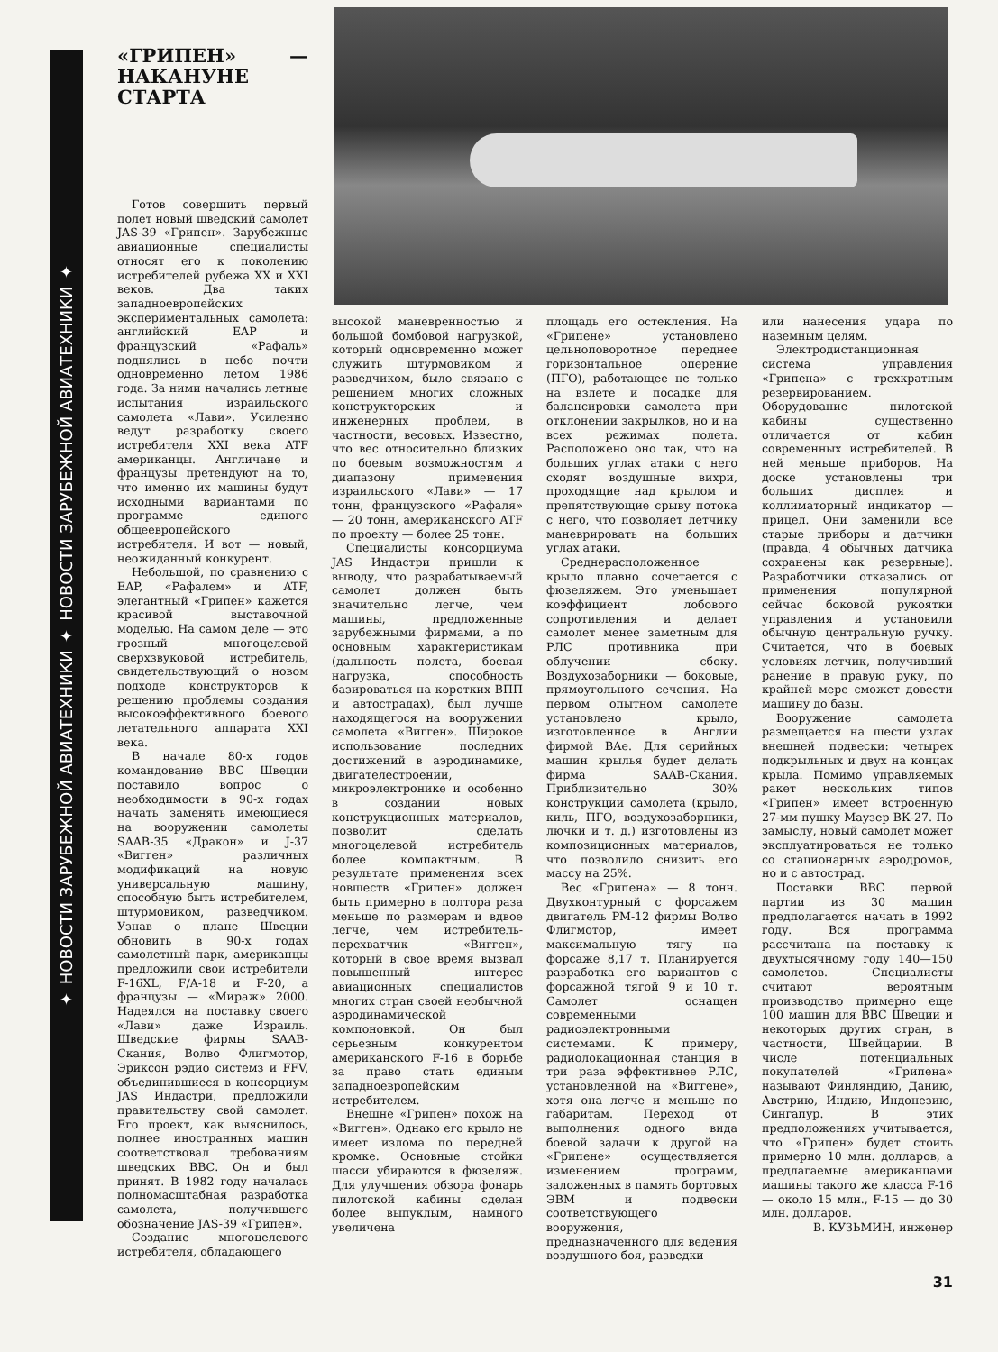✦ НОВОСТИ ЗАРУБЕЖНОЙ АВИАТЕХНИКИ ✦ НОВОСТИ ЗАРУБЕЖНОЙ АВИАТЕХНИКИ ✦
«ГРИПЕН» — НАКАНУНЕ СТАРТА
Готов совершить первый полет новый шведский самолет JAS-39 «Грипен». Зарубежные авиационные специалисты относят его к поколению истребителей рубежа XX и XXI веков. Два таких западноевропейских экспериментальных самолета: английский EAP и французский «Рафаль» поднялись в небо почти одновременно летом 1986 года. За ними начались летные испытания израильского самолета «Лави». Усиленно ведут разработку своего истребителя XXI века ATF американцы. Англичане и французы претендуют на то, что именно их машины будут исходными вариантами по программе единого общеевропейского истребителя. И вот — новый, неожиданный конкурент.
Небольшой, по сравнению с EAP, «Рафалем» и ATF, элегантный «Грипен» кажется красивой выставочной моделью. На самом деле — это грозный многоцелевой сверхзвуковой истребитель, свидетельствующий о новом подходе конструкторов к решению проблемы создания высокоэффективного боевого летательного аппарата XXI века.
В начале 80-х годов командование ВВС Швеции поставило вопрос о необходимости в 90-х годах начать заменять имеющиеся на вооружении самолеты SAAB-35 «Дракон» и J-37 «Вигген» различных модификаций на новую универсальную машину, способную быть истребителем, штурмовиком, разведчиком. Узнав о плане Швеции обновить в 90-х годах самолетный парк, американцы предложили свои истребители F-16XL, F/A-18 и F-20, а французы — «Мираж» 2000. Надеялся на поставку своего «Лави» даже Израиль. Шведские фирмы SAAB-Скания, Волво Флигмотор, Эриксон рэдио системз и FFV, объединившиеся в консорциум JAS Индастри, предложили правительству свой самолет. Его проект, как выяснилось, полнее иностранных машин соответствовал требованиям шведских ВВС. Он и был принят. В 1982 году началась полномасштабная разработка самолета, получившего обозначение JAS-39 «Грипен».
Создание многоцелевого истребителя, обладающего
высокой маневренностью и большой бомбовой нагрузкой, который одновременно может служить штурмовиком и разведчиком, было связано с решением многих сложных конструкторских и инженерных проблем, в частности, весовых. Известно, что вес относительно близких по боевым возможностям и диапазону применения израильского «Лави» — 17 тонн, французского «Рафаля» — 20 тонн, американского ATF по проекту — более 25 тонн.
Специалисты консорциума JAS Индастри пришли к выводу, что разрабатываемый самолет должен быть значительно легче, чем машины, предложенные зарубежными фирмами, а по основным характеристикам (дальность полета, боевая нагрузка, способность базироваться на коротких ВПП и автострадах), был лучше находящегося на вооружении самолета «Вигген». Широкое использование последних достижений в аэродинамике, двигателестроении, микроэлектронике и особенно в создании новых конструкционных материалов, позволит сделать многоцелевой истребитель более компактным. В результате применения всех новшеств «Грипен» должен быть примерно в полтора раза меньше по размерам и вдвое легче, чем истребитель-перехватчик «Вигген», который в свое время вызвал повышенный интерес авиационных специалистов многих стран своей необычной аэродинамической компоновкой. Он был серьезным конкурентом американского F-16 в борьбе за право стать единым западноевропейским истребителем.
Внешне «Грипен» похож на «Вигген». Однако его крыло не имеет излома по передней кромке. Основные стойки шасси убираются в фюзеляж. Для улучшения обзора фонарь пилотской кабины сделан более выпуклым, намного увеличена
площадь его остекления. На «Грипене» установлено цельноповоротное переднее горизонтальное оперение (ПГО), работающее не только на взлете и посадке для балансировки самолета при отклонении закрылков, но и на всех режимах полета. Расположено оно так, что на больших углах атаки с него сходят воздушные вихри, проходящие над крылом и препятствующие срыву потока с него, что позволяет летчику маневрировать на больших углах атаки.
Среднерасположенное крыло плавно сочетается с фюзеляжем. Это уменьшает коэффициент лобового сопротивления и делает самолет менее заметным для РЛС противника при облучении сбоку. Воздухозаборники — боковые, прямоугольного сечения. На первом опытном самолете установлено крыло, изготовленное в Англии фирмой BAe. Для серийных машин крылья будет делать фирма SAAB-Скания. Приблизительно 30% конструкции самолета (крыло, киль, ПГО, воздухозаборники, лючки и т. д.) изготовлены из композиционных материалов, что позволило снизить его массу на 25%.
Вес «Грипена» — 8 тонн. Двухконтурный с форсажем двигатель РМ-12 фирмы Волво Флигмотор, имеет максимальную тягу на форсаже 8,17 т. Планируется разработка его вариантов с форсажной тягой 9 и 10 т. Самолет оснащен современными радиоэлектронными системами. К примеру, радиолокационная станция в три раза эффективнее РЛС, установленной на «Виггене», хотя она легче и меньше по габаритам. Переход от выполнения одного вида боевой задачи к другой на «Грипене» осуществляется изменением программ, заложенных в память бортовых ЭВМ и подвески соответствующего вооружения, предназначенного для ведения воздушного боя, разведки
или нанесения удара по наземным целям.
Электродистанционная система управления «Грипена» с трехкратным резервированием. Оборудование пилотской кабины существенно отличается от кабин современных истребителей. В ней меньше приборов. На доске установлены три больших дисплея и коллиматорный индикатор — прицел. Они заменили все старые приборы и датчики (правда, 4 обычных датчика сохранены как резервные). Разработчики отказались от применения популярной сейчас боковой рукоятки управления и установили обычную центральную ручку. Считается, что в боевых условиях летчик, получивший ранение в правую руку, по крайней мере сможет довести машину до базы.
Вооружение самолета размещается на шести узлах внешней подвески: четырех подкрыльных и двух на концах крыла. Помимо управляемых ракет нескольких типов «Грипен» имеет встроенную 27-мм пушку Маузер ВК-27. По замыслу, новый самолет может эксплуатироваться не только со стационарных аэродромов, но и с автострад.
Поставки ВВС первой партии из 30 машин предполагается начать в 1992 году. Вся программа рассчитана на поставку к двухтысячному году 140—150 самолетов. Специалисты считают вероятным производство примерно еще 100 машин для ВВС Швеции и некоторых других стран, в частности, Швейцарии. В числе потенциальных покупателей «Грипена» называют Финляндию, Данию, Австрию, Индию, Индонезию, Сингапур. В этих предположениях учитывается, что «Грипен» будет стоить примерно 10 млн. долларов, а предлагаемые американцами машины такого же класса F-16 — около 15 млн., F-15 — до 30 млн. долларов.
В. КУЗЬМИН, инженер
31